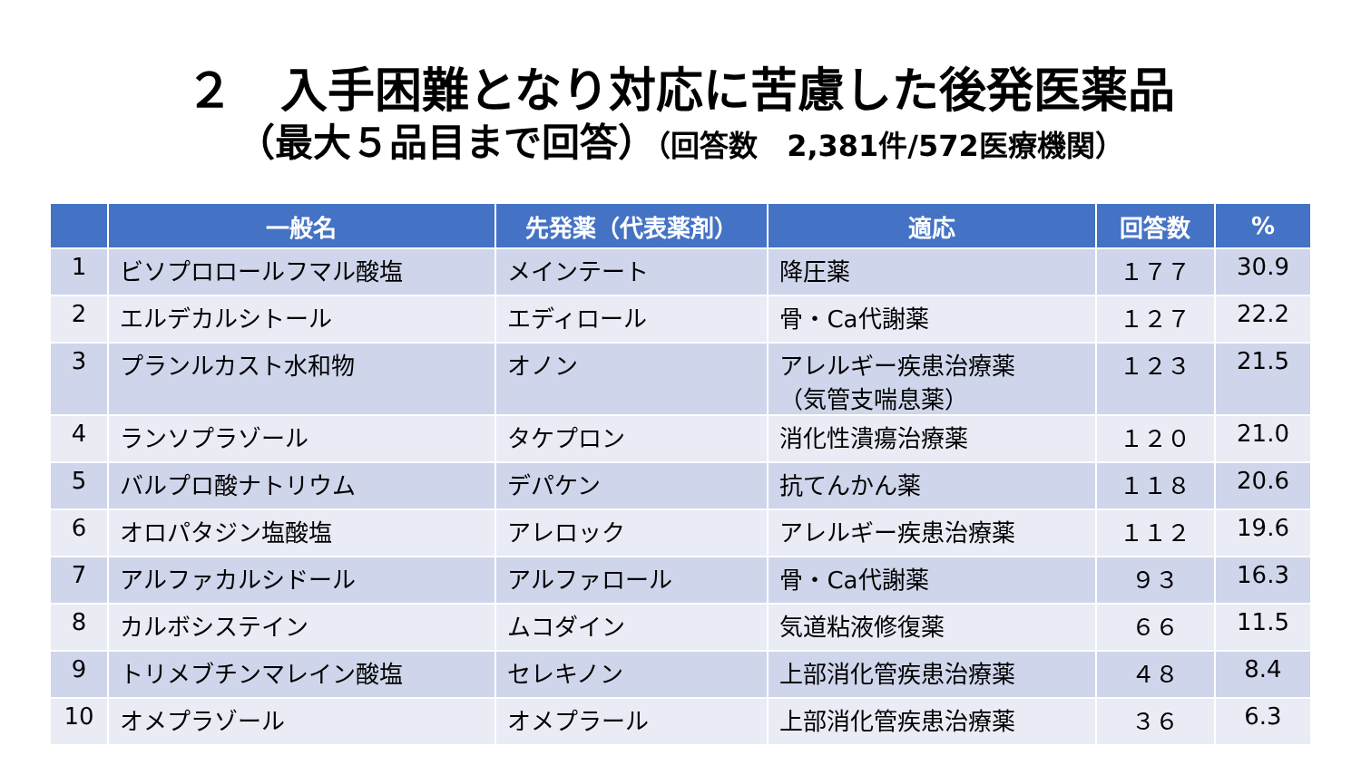２　入手困難となり対応に苦慮した後発医薬品
（最大５品目まで回答）（回答数　2,381件/572医療機関）
| | 一般名 | 先発薬（代表薬剤） | 適応 | 回答数 | % |
| --- | --- | --- | --- | --- | --- |
| 1 | ビソプロロールフマル酸塩 | メインテート | 降圧薬 | １７７ | 30.9 |
| 2 | エルデカルシトール | エディロール | 骨・Ca代謝薬 | １２７ | 22.2 |
| 3 | プランルカスト水和物 | オノン | アレルギー疾患治療薬 （気管支喘息薬） | １２３ | 21.5 |
| 4 | ランソプラゾール | タケプロン | 消化性潰瘍治療薬 | １２０ | 21.0 |
| 5 | バルプロ酸ナトリウム | デパケン | 抗てんかん薬 | １１８ | 20.6 |
| 6 | オロパタジン塩酸塩 | アレロック | アレルギー疾患治療薬 | １１２ | 19.6 |
| 7 | アルファカルシドール | アルファロール | 骨・Ca代謝薬 | ９３ | 16.3 |
| 8 | カルボシステイン | ムコダイン | 気道粘液修復薬 | ６６ | 11.5 |
| 9 | トリメブチンマレイン酸塩 | セレキノン | 上部消化管疾患治療薬 | ４８ | 8.4 |
| 10 | オメプラゾール | オメプラール | 上部消化管疾患治療薬 | ３６ | 6.3 |